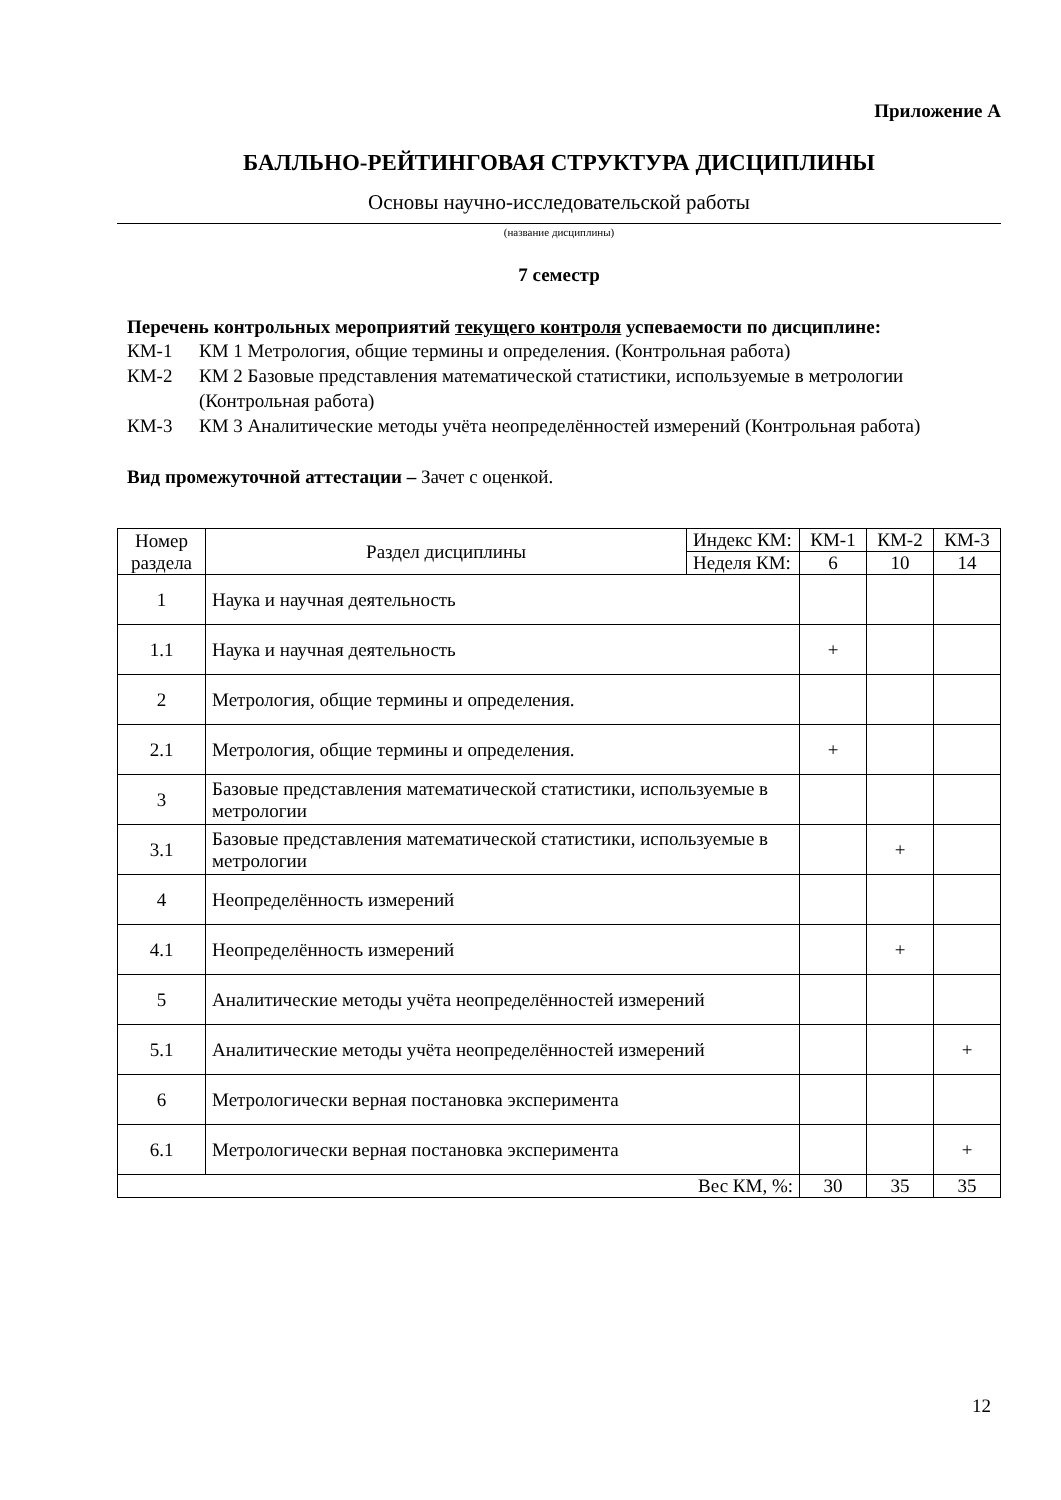Приложение А
БАЛЛЬНО-РЕЙТИНГОВАЯ СТРУКТУРА ДИСЦИПЛИНЫ
Основы научно-исследовательской работы
(название дисциплины)
7 семестр
Перечень контрольных мероприятий текущего контроля успеваемости по дисциплине:
КМ-1 КМ 1 Метрология, общие термины и определения. (Контрольная работа)
КМ-2 КМ 2 Базовые представления математической статистики, используемые в метрологии (Контрольная работа)
КМ-3 КМ 3 Аналитические методы учёта неопределённостей измерений (Контрольная работа)
Вид промежуточной аттестации – Зачет с оценкой.
| Номер раздела | Раздел дисциплины | Индекс КМ: | КМ-1 | КМ-2 | КМ-3 |
| | | Неделя КМ: | 6 | 10 | 14 |
| 1 | Наука и научная деятельность | | | | |
| 1.1 | Наука и научная деятельность | | + | | |
| 2 | Метрология, общие термины и определения. | | | | |
| 2.1 | Метрология, общие термины и определения. | | + | | |
| 3 | Базовые представления математической статистики, используемые в метрологии | | | | |
| 3.1 | Базовые представления математической статистики, используемые в метрологии | | | + | |
| 4 | Неопределённость измерений | | | | |
| 4.1 | Неопределённость измерений | | | + | |
| 5 | Аналитические методы учёта неопределённостей измерений | | | | |
| 5.1 | Аналитические методы учёта неопределённостей измерений | | | | + |
| 6 | Метрологически верная постановка эксперимента | | | | |
| 6.1 | Метрологически верная постановка эксперимента | | | | + |
| Вес КМ, %: | | | 30 | 35 | 35 |
12